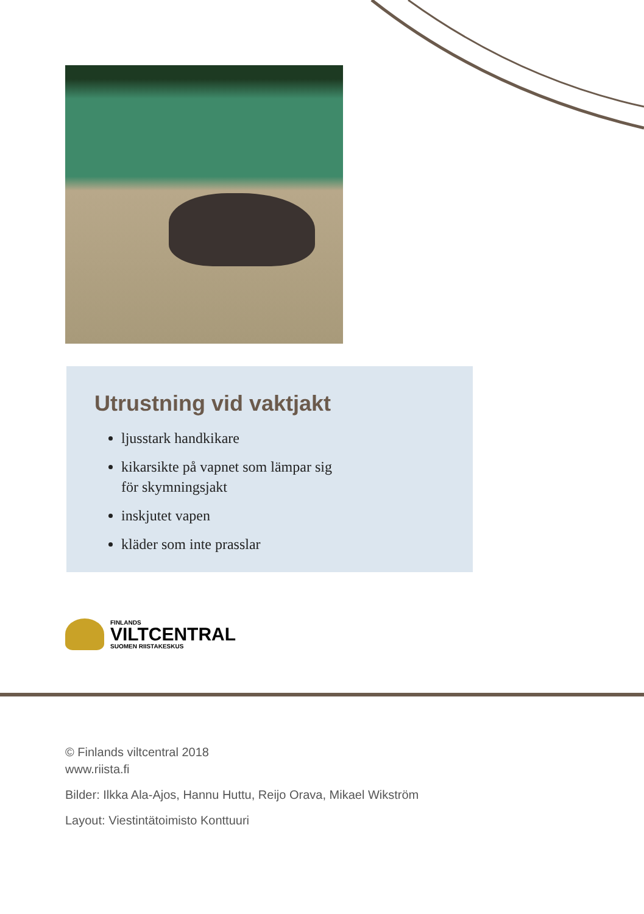Utrustning vid vaktjakt
ljusstark handkikare
kikarsikte på vapnet som lämpar sig
för skymningsjakt
inskjutet vapen
kläder som inte prasslar
FINLANDS
VILTCENTRAL
SUOMEN RIISTAKESKUS
© Finlands viltcentral 2018
www.riista.fi
Bilder: Ilkka Ala-Ajos, Hannu Huttu, Reijo Orava, Mikael Wikström
Layout: Viestintätoimisto Konttuuri